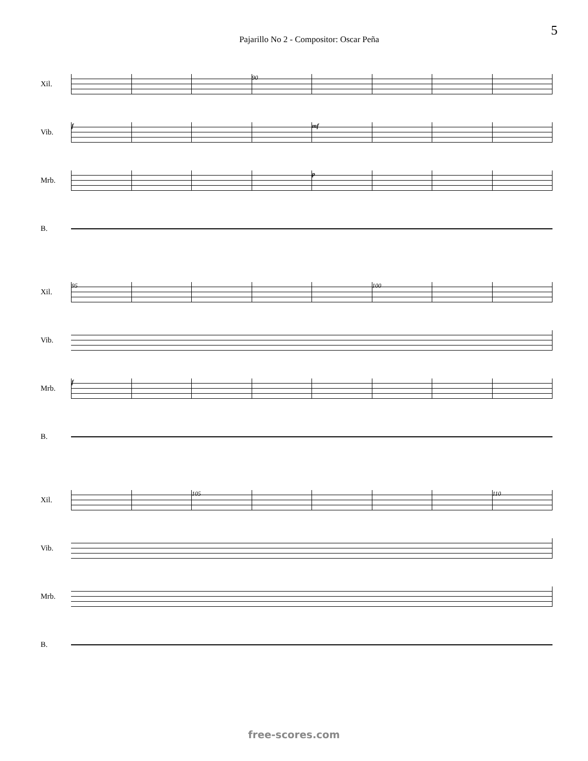5
Pajarillo No 2 - Compositor: Oscar Peña
Xil.
90
Vib.
f mf
Mrb.
p
B.
Xil.
95 100
Vib.
Mrb.
f
B.
Xil.
105 110
Vib.
Mrb.
B.
free-scores.com